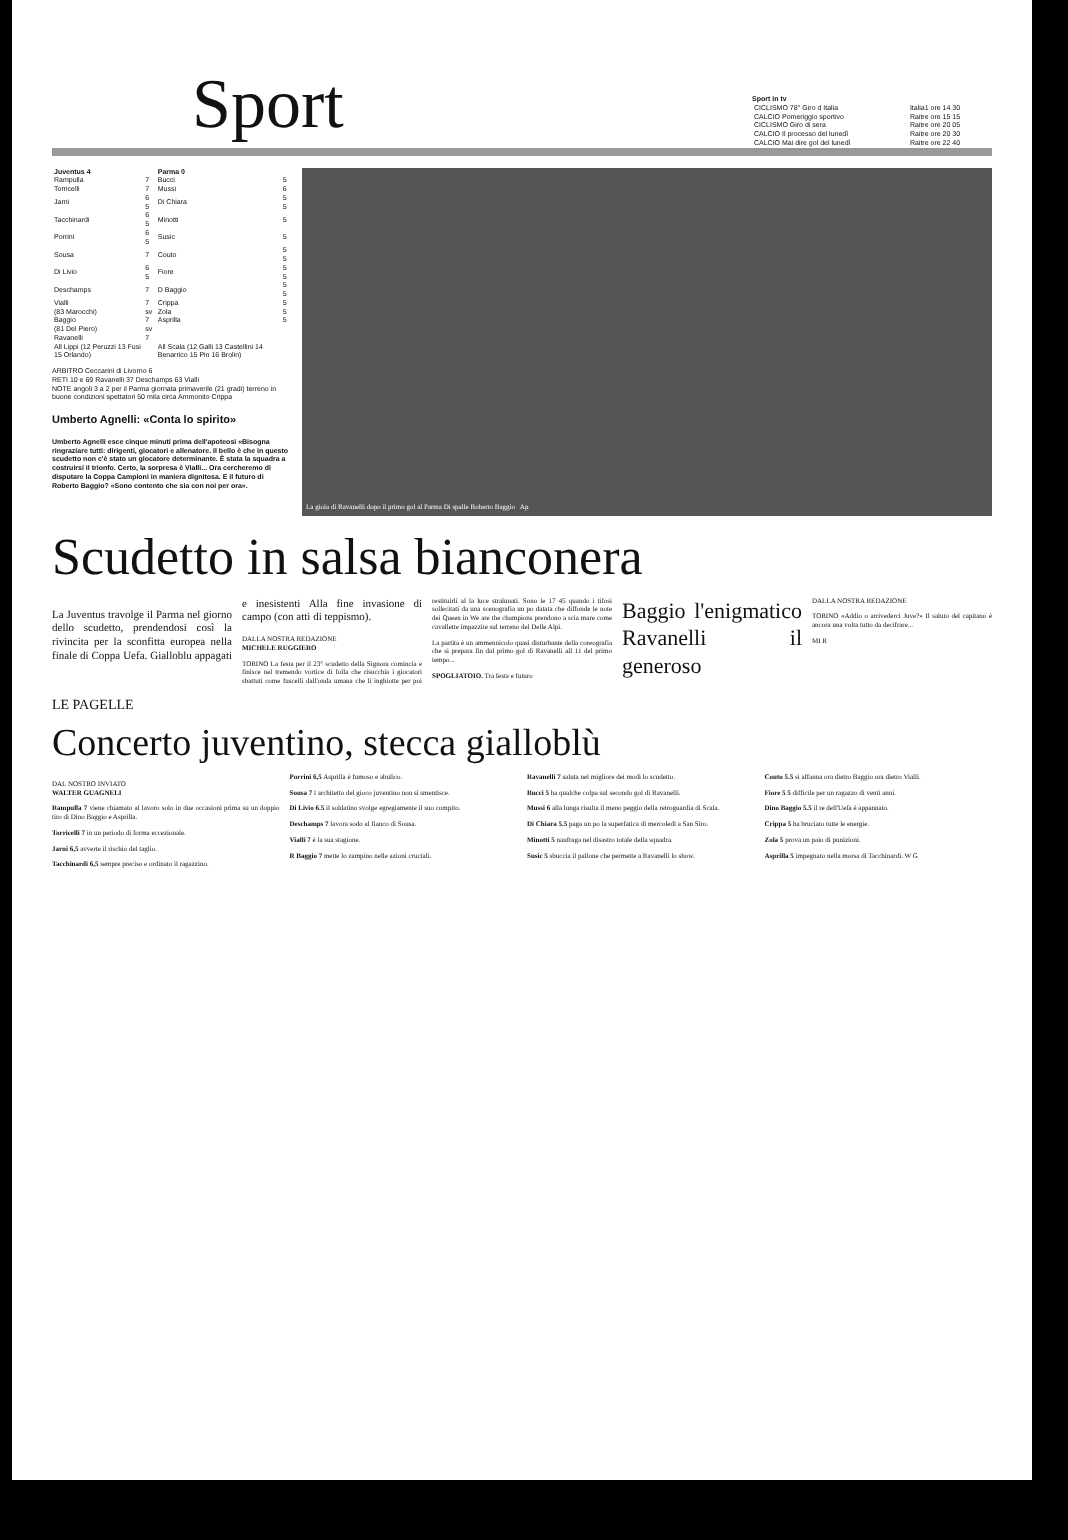Sport
Sport in tv
| CICLISMO 78° Giro d Italia | Italia1 ore 14 30 |
| CALCIO Pomeriggio sportivo | Raitre ore 15 15 |
| CICLISMO Giro di sera | Raitre ore 20 05 |
| CALCIO Il processo del lunedì | Raitre ore 20 30 |
| CALCIO Mai dire gol del lunedì | Raitre ore 22 40 |
| Juventus 4 | | Parma 0 | |
| --- | --- | --- | --- |
| Rampulla | 7 | Bucci | 5 |
| Torricelli | 7 | Mussi | 6 |
| Jarni | 6 5 | Di Chiara | 5 5 |
| Tacchinardi | 6 5 | Minotti | 5 |
| Porrini | 6 5 | Susic | 5 |
| Sousa | 7 | Couto | 5 5 |
| Di Livio | 6 5 | Fiore | 5 5 |
| Deschamps | 7 | D Baggio | 5 5 |
| Vialli | 7 | Crippa | 5 |
| (83 Marocchi) | sv | Zola | 5 |
| Baggio | 7 | Asprilla | 5 |
| (81 Del Piero) | sv | | |
| Ravanelli | 7 | | |
| All Lippi (12 Peruzzi 13 Fusi 15 Orlando) | | All Scala (12 Galli 13 Castellini 14 Benarrico 15 Pin 16 Brolin) | |
ARBITRO Ceccarini di Livorno 6
RETI 10 e 69 Ravanelli 37 Deschamps 63 Vialli
NOTE angoli 3 a 2 per il Parma giornata primaverile (21 gradi) terreno in buone condizioni spettatori 50 mila circa Ammonito Crippa
Umberto Agnelli: «Conta lo spirito»
Umberto Agnelli esce cinque minuti prima dell'apoteosi «Bisogna ringraziare tutti: dirigenti, giocatori e allenatore. Il bello è che in questo scudetto non c'è stato un giocatore determinante. È stata la squadra a costruirsi il trionfo. Certo, la sorpresa è Vialli... Ora cercheremo di disputare la Coppa Campioni in maniera dignitosa. E il futuro di Roberto Baggio? «Sono contento che sia con noi per ora».
La gioia di Ravanelli dopo il primo gol al Parma Di spalle Roberto Baggio Ap
Scudetto in salsa bianconera
La Juventus travolge il Parma nel giorno dello scudetto, prendendosi così la rivincita per la sconfitta europea nella finale di Coppa Uefa. Gialloblu appagati e inesistenti Alla fine invasione di campo (con atti di teppismo).
DALLA NOSTRA REDAZIONE
MICHELE RUGGIERO
TORINO La festa per il 23° scudetto della Signora comincia e finisce nel tremendo vortice di folla che risucchia i giocatori sbattuti come fuscelli dall'onda umana che li inghiotte per poi restituirli al la luce stralunati. Sono le 17 45 quando i tifosi sollecitati da una scenografia un po datata che diffonde le note dei Queen in We are the champions prendono a scia mare come cavallette impazzite sul terreno del Delle Alpi.
La partita è un ammennicolo quasi disturbante della coreografia che si prepara fin dal primo gol di Ravanelli all 11 del primo tempo...
SPOGLIATOIO. Tra festa e futuro
Baggio l'enigmatico Ravanelli il generoso
DALLA NOSTRA REDAZIONE
TORINO «Addio o arrivederci Juve?» Il saluto del capitano è ancora una volta tutto da decifrare...
MI R
LE PAGELLE
Concerto juventino, stecca gialloblù
DAL NOSTRO INVIATO
WALTER GUAGNELI
Rampulla 7 viene chiamato al lavoro solo in due occasioni prima su un doppio tiro di Dino Baggio e Asprilla.
Torricelli 7 in un periodo di forma eccezionale.
Jarni 6,5 avverte il rischio del taglio.
Tacchinardi 6,5 sempre preciso e ordinato il ragazzino.
Porrini 6,5 Asprilla è fumoso e abulico.
Sousa 7 l architetto del gioco juventino non si smentisce.
Di Livio 6.5 il soldatino svolge egregiamente il suo compito.
Deschamps 7 lavora sodo al fianco di Sousa.
Vialli 7 è la sua stagione.
R Baggio 7 mette lo zampino nelle azioni cruciali.
Ravanelli 7 saluta nel migliore dei modi lo scudetto.
Bucci 5 ha qualche colpa sul secondo gol di Ravanelli.
Mussi 6 alla lunga risulta il meno peggio della retroguardia di Scala.
Di Chiara 5.5 paga un po la superfatica di mercoledì a San Siro.
Minotti 5 naufraga nel disastro totale della squadra.
Susic 5 sbuccia il pallone che permette a Ravanelli lo show.
Couto 5.5 si affanna ora dietro Baggio ora dietro Vialli.
Fiore 5 5 difficile per un ragazzo di venti anni.
Dino Baggio 5.5 il re dell'Uefa è appannato.
Crippa 5 ha bruciato tutte le energie.
Zola 5 prova un paio di punizioni.
Asprilla 5 impegnato nella morsa di Tacchinardi. W G